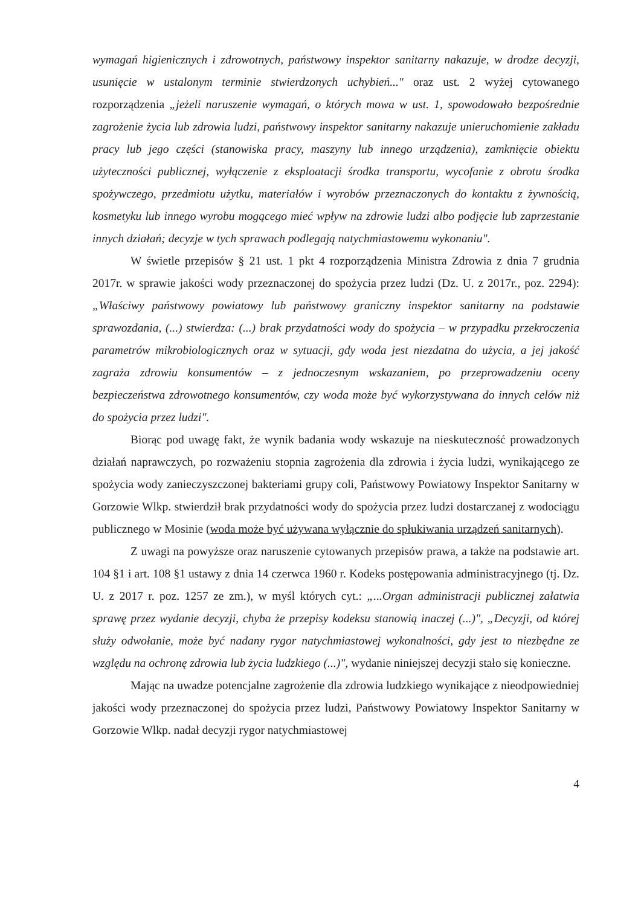wymagań higienicznych i zdrowotnych, państwowy inspektor sanitarny nakazuje, w drodze decyzji, usunięcie w ustalonym terminie stwierdzonych uchybień..." oraz ust. 2 wyżej cytowanego rozporządzenia „jeżeli naruszenie wymagań, o których mowa w ust. 1, spowodowało bezpośrednie zagrożenie życia lub zdrowia ludzi, państwowy inspektor sanitarny nakazuje unieruchomienie zakładu pracy lub jego części (stanowiska pracy, maszyny lub innego urządzenia), zamknięcie obiektu użyteczności publicznej, wyłączenie z eksploatacji środka transportu, wycofanie z obrotu środka spożywczego, przedmiotu użytku, materiałów i wyrobów przeznaczonych do kontaktu z żywnością, kosmetyku lub innego wyrobu mogącego mieć wpływ na zdrowie ludzi albo podjęcie lub zaprzestanie innych działań; decyzje w tych sprawach podlegają natychmiastowemu wykonaniu".
W świetle przepisów § 21 ust. 1 pkt 4 rozporządzenia Ministra Zdrowia z dnia 7 grudnia 2017r. w sprawie jakości wody przeznaczonej do spożycia przez ludzi (Dz. U. z 2017r., poz. 2294): „Właściwy państwowy powiatowy lub państwowy graniczny inspektor sanitarny na podstawie sprawozdania, (...) stwierdza: (...) brak przydatności wody do spożycia – w przypadku przekroczenia parametrów mikrobiologicznych oraz w sytuacji, gdy woda jest niezdatna do użycia, a jej jakość zagraża zdrowiu konsumentów – z jednoczesnym wskazaniem, po przeprowadzeniu oceny bezpieczeństwa zdrowotnego konsumentów, czy woda może być wykorzystywana do innych celów niż do spożycia przez ludzi".
Biorąc pod uwagę fakt, że wynik badania wody wskazuje na nieskuteczność prowadzonych działań naprawczych, po rozważeniu stopnia zagrożenia dla zdrowia i życia ludzi, wynikającego ze spożycia wody zanieczyszczonej bakteriami grupy coli, Państwowy Powiatowy Inspektor Sanitarny w Gorzowie Wlkp. stwierdził brak przydatności wody do spożycia przez ludzi dostarczanej z wodociągu publicznego w Mosinie (woda może być używana wyłącznie do spłukiwania urządzeń sanitarnych).
Z uwagi na powyższe oraz naruszenie cytowanych przepisów prawa, a także na podstawie art. 104 §1 i art. 108 §1 ustawy z dnia 14 czerwca 1960 r. Kodeks postępowania administracyjnego (tj. Dz. U. z 2017 r. poz. 1257 ze zm.), w myśl których cyt.: „...Organ administracji publicznej załatwia sprawę przez wydanie decyzji, chyba że przepisy kodeksu stanowią inaczej (...)", „Decyzji, od której służy odwołanie, może być nadany rygor natychmiastowej wykonalności, gdy jest to niezbędne ze względu na ochronę zdrowia lub życia ludzkiego (...)", wydanie niniejszej decyzji stało się konieczne.
Mając na uwadze potencjalne zagrożenie dla zdrowia ludzkiego wynikające z nieodpowiedniej jakości wody przeznaczonej do spożycia przez ludzi, Państwowy Powiatowy Inspektor Sanitarny w Gorzowie Wlkp. nadał decyzji rygor natychmiastowej
4